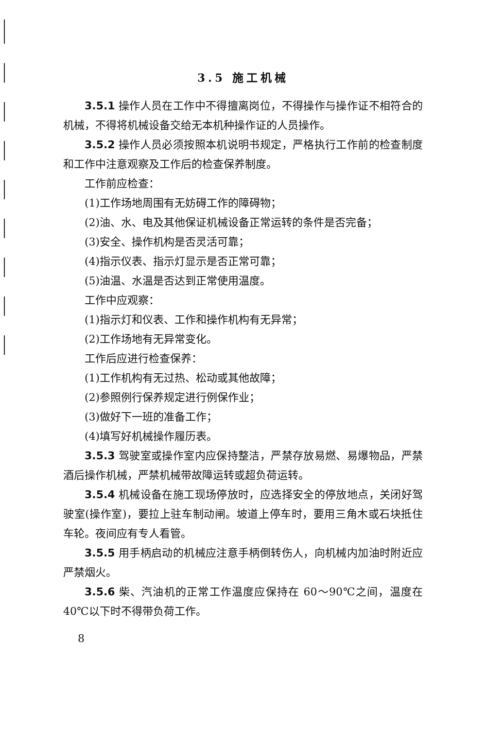3.5 施工机械
3.5.1 操作人员在工作中不得擅离岗位，不得操作与操作证不相符合的机械，不得将机械设备交给无本机种操作证的人员操作。
3.5.2 操作人员必须按照本机说明书规定，严格执行工作前的检查制度和工作中注意观察及工作后的检查保养制度。
工作前应检查：
(1)工作场地周围有无妨碍工作的障碍物；
(2)油、水、电及其他保证机械设备正常运转的条件是否完备；
(3)安全、操作机构是否灵活可靠；
(4)指示仪表、指示灯显示是否正常可靠；
(5)油温、水温是否达到正常使用温度。
工作中应观察：
(1)指示灯和仪表、工作和操作机构有无异常；
(2)工作场地有无异常变化。
工作后应进行检查保养：
(1)工作机构有无过热、松动或其他故障；
(2)参照例行保养规定进行例保作业；
(3)做好下一班的准备工作；
(4)填写好机械操作履历表。
3.5.3 驾驶室或操作室内应保持整洁，严禁存放易燃、易爆物品，严禁酒后操作机械，严禁机械带故障运转或超负荷运转。
3.5.4 机械设备在施工现场停放时，应选择安全的停放地点，关闭好驾驶室(操作室)，要拉上驻车制动闸。坡道上停车时，要用三角木或石块抵住车轮。夜间应有专人看管。
3.5.5 用手柄启动的机械应注意手柄倒转伤人，向机械内加油时附近应严禁烟火。
3.5.6 柴、汽油机的正常工作温度应保持在 60～90℃之间，温度在 40℃以下时不得带负荷工作。
8